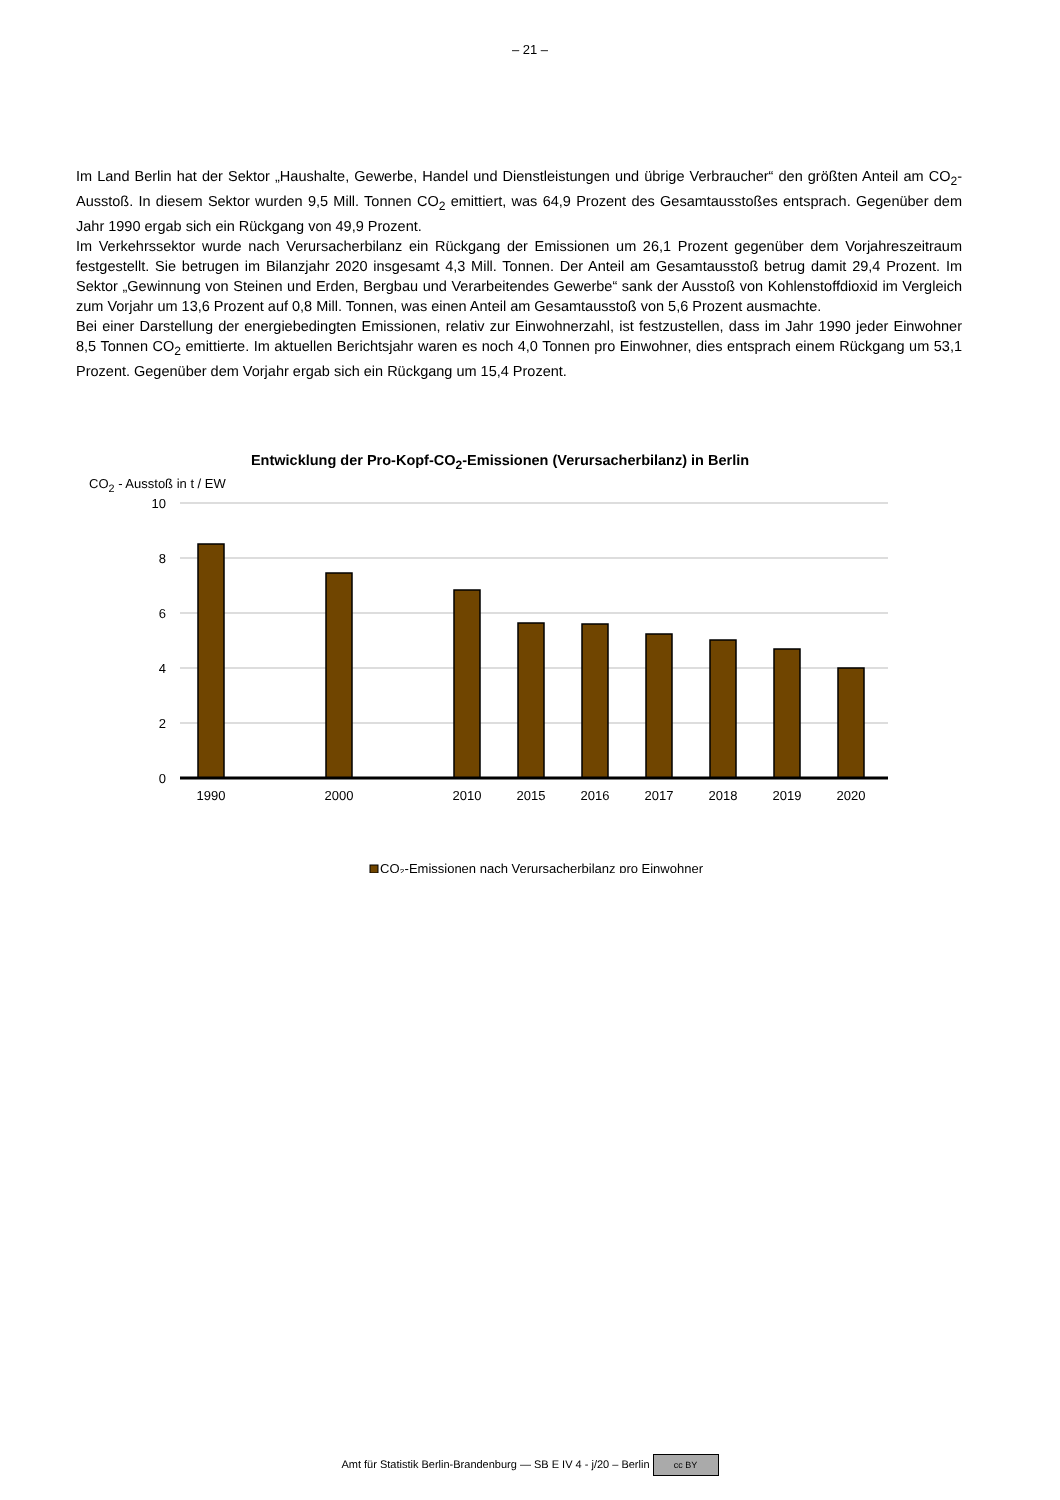– 21 –
Im Land Berlin hat der Sektor „Haushalte, Gewerbe, Handel und Dienstleistungen und übrige Verbraucher“ den größten Anteil am CO<sub>2</sub>-Ausstoß. In diesem Sektor wurden 9,5 Mill. Tonnen CO<sub>2</sub> emittiert, was 64,9 Prozent des Gesamtausstoßes entsprach. Gegenüber dem Jahr 1990 ergab sich ein Rückgang von 49,9 Prozent.
Im Verkehrssektor wurde nach Verursacherbilanz ein Rückgang der Emissionen um 26,1 Prozent gegenüber dem Vorjahreszeitraum festgestellt. Sie betrugen im Bilanzjahr 2020 insgesamt 4,3 Mill. Tonnen. Der Anteil am Gesamtausstoß betrug damit 29,4 Prozent. Im Sektor „Gewinnung von Steinen und Erden, Bergbau und Verarbeitendes Gewerbe“ sank der Ausstoß von Kohlenstoffdioxid im Vergleich zum Vorjahr um 13,6 Prozent auf 0,8 Mill. Tonnen, was einen Anteil am Gesamtausstoß von 5,6 Prozent ausmachte.
Bei einer Darstellung der energiebedingten Emissionen, relativ zur Einwohnerzahl, ist festzustellen, dass im Jahr 1990 jeder Einwohner 8,5 Tonnen CO<sub>2</sub> emittierte. Im aktuellen Berichtsjahr waren es noch 4,0 Tonnen pro Einwohner, dies entsprach einem Rückgang um 53,1 Prozent. Gegenüber dem Vorjahr ergab sich ein Rückgang um 15,4 Prozent.
Entwicklung der Pro-Kopf-CO<sub>2</sub>-Emissionen (Verursacherbilanz) in Berlin
CO<sub>2</sub> - Ausstoß in t / EW
10
8
6
4
2
0
1990
2000
2010
2015
2016
2017
2018
2019
2020
CO₂-Emissionen nach Verursacherbilanz pro Einwohner
Amt für Statistik Berlin-Brandenburg — SB E IV 4 - j/20 – Berlin cc BY